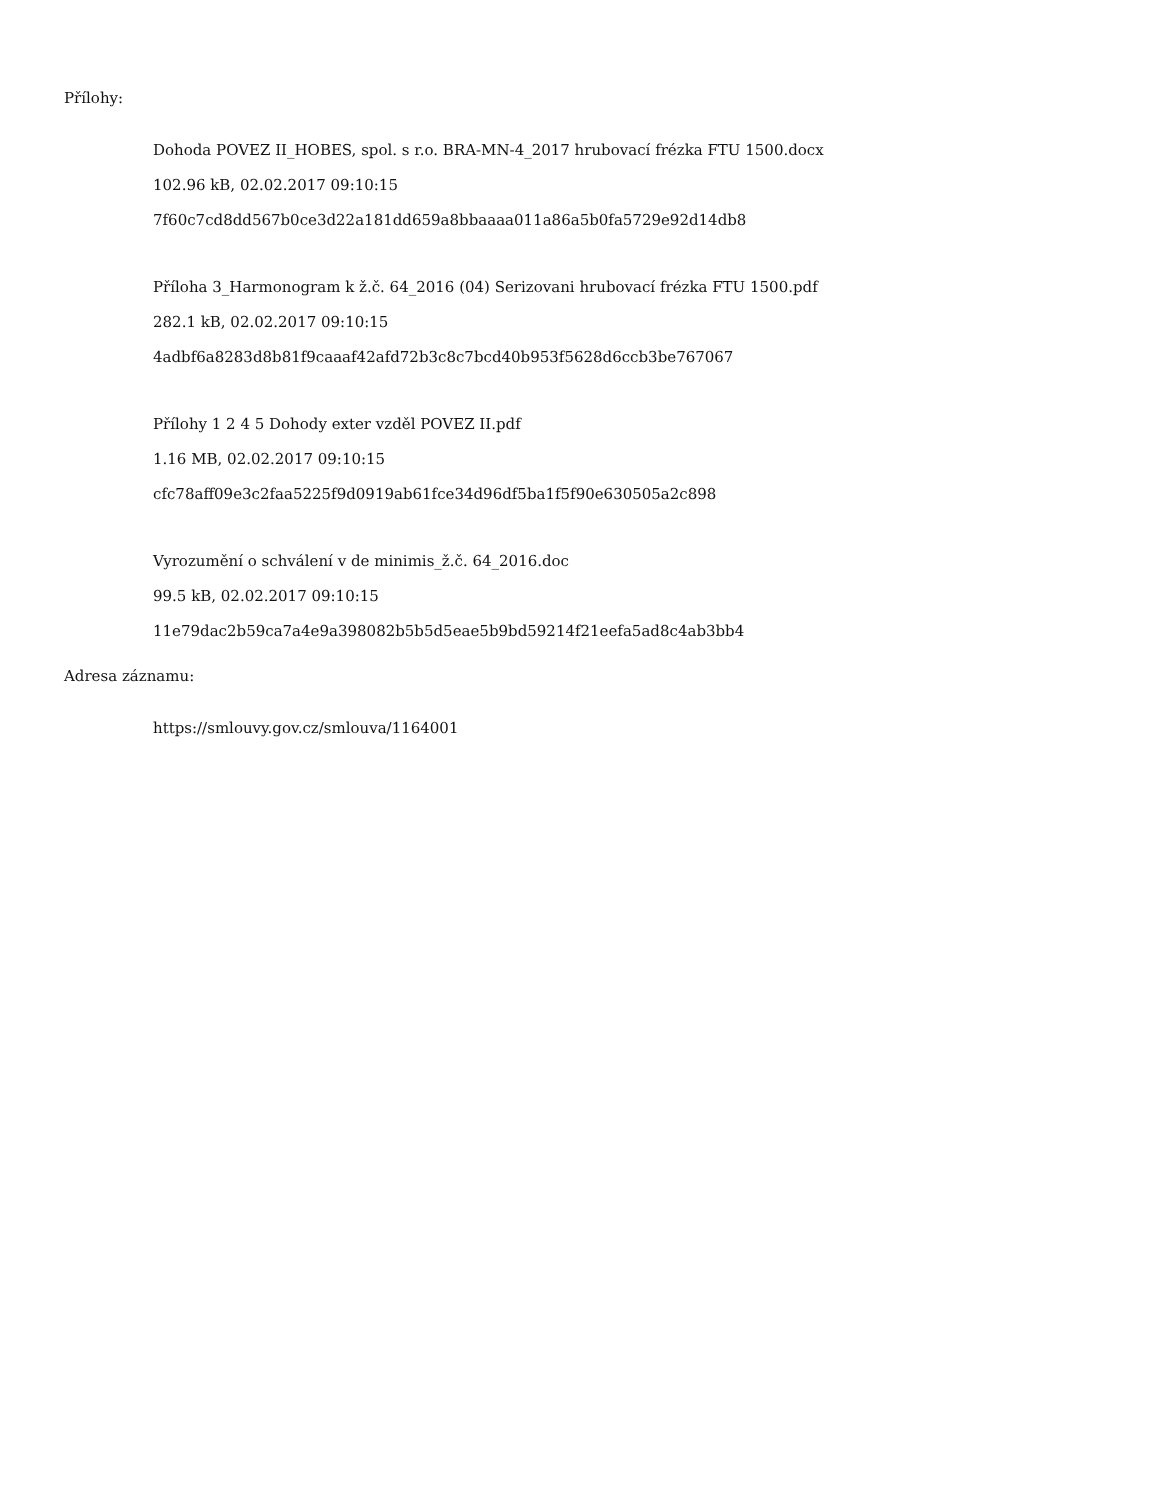Přílohy:
Dohoda POVEZ II_HOBES, spol. s r.o. BRA-MN-4_2017 hrubovací frézka FTU 1500.docx
102.96 kB, 02.02.2017 09:10:15
7f60c7cd8dd567b0ce3d22a181dd659a8bbaaaa011a86a5b0fa5729e92d14db8
Příloha 3_Harmonogram k ž.č. 64_2016 (04) Serizovani hrubovací frézka FTU 1500.pdf
282.1 kB, 02.02.2017 09:10:15
4adbf6a8283d8b81f9caaaf42afd72b3c8c7bcd40b953f5628d6ccb3be767067
Přílohy 1 2 4 5 Dohody exter vzděl POVEZ II.pdf
1.16 MB, 02.02.2017 09:10:15
cfc78aff09e3c2faa5225f9d0919ab61fce34d96df5ba1f5f90e630505a2c898
Vyrozumění o schválení v de minimis_ž.č. 64_2016.doc
99.5 kB, 02.02.2017 09:10:15
11e79dac2b59ca7a4e9a398082b5b5d5eae5b9bd59214f21eefa5ad8c4ab3bb4
Adresa záznamu:
https://smlouvy.gov.cz/smlouva/1164001